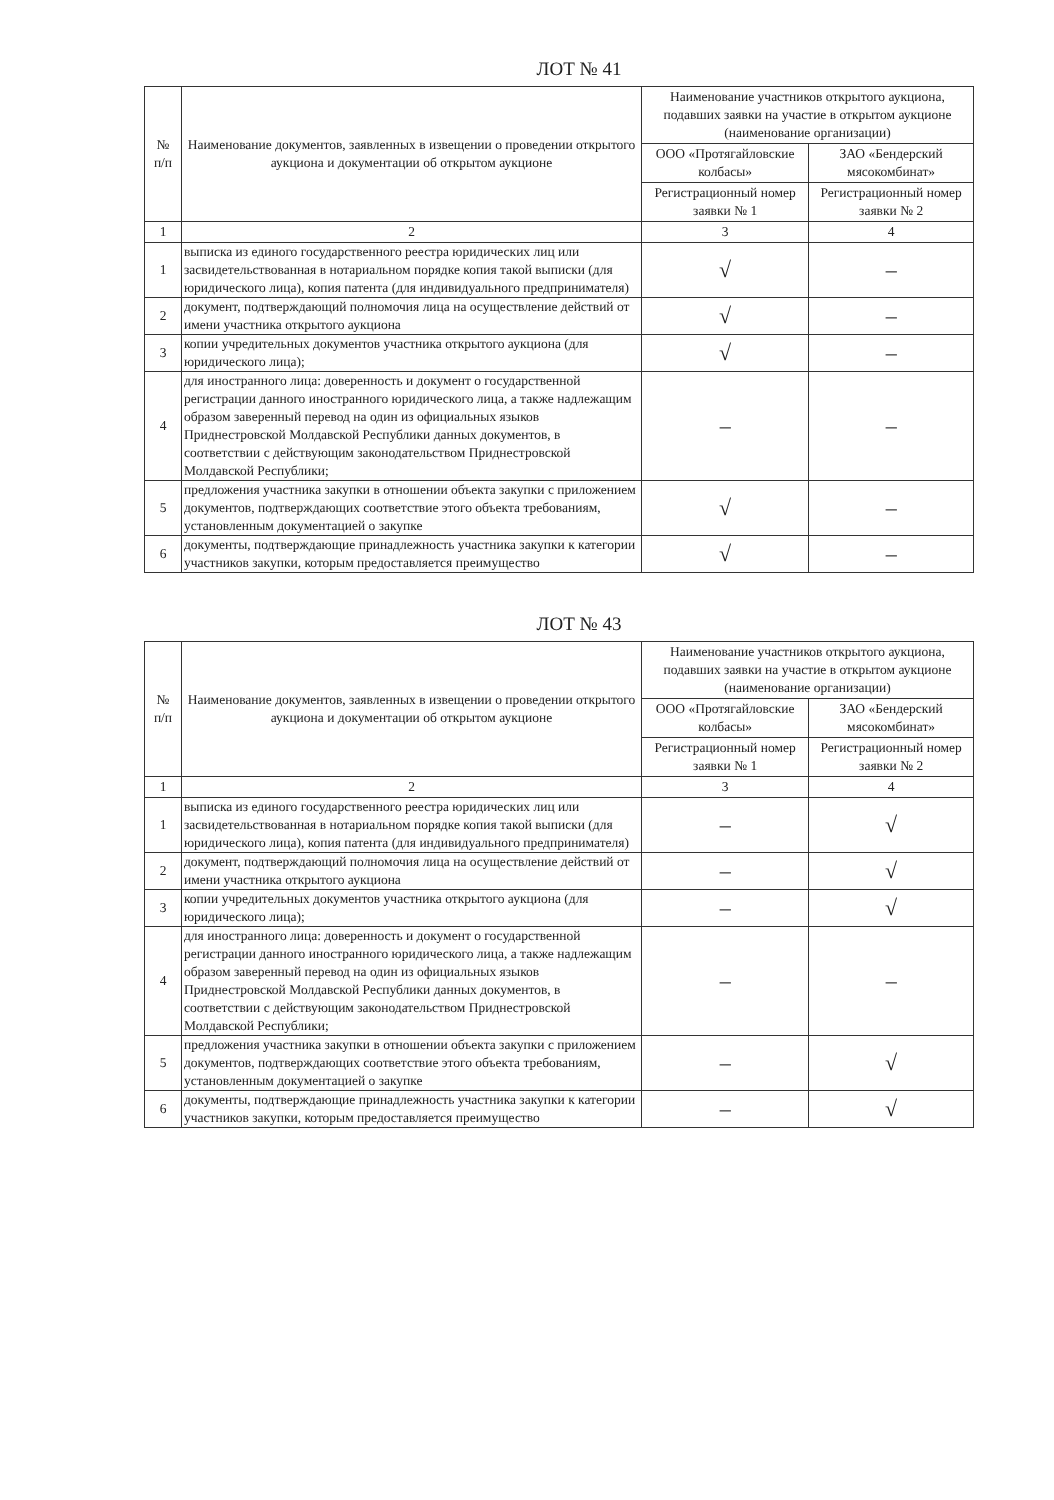ЛОТ № 41
| № п/п | Наименование документов, заявленных в извещении о проведении открытого аукциона и документации об открытом аукционе | Наименование участников открытого аукциона, подавших заявки на участие в открытом аукционе (наименование организации) | |
| --- | --- | --- | --- |
| | | ООО «Протягайловские колбасы» | ЗАО «Бендерский мясокомбинат» |
| | | Регистрационный номер заявки № 1 | Регистрационный номер заявки № 2 |
| 1 | 2 | 3 | 4 |
| 1 | выписка из единого государственного реестра юридических лиц или засвидетельствованная в нотариальном порядке копия такой выписки (для юридического лица), копия патента (для индивидуального предпринимателя) | √ | – |
| 2 | документ, подтверждающий полномочия лица на осуществление действий от имени участника открытого аукциона | √ | – |
| 3 | копии учредительных документов участника открытого аукциона (для юридического лица); | √ | – |
| 4 | для иностранного лица: доверенность и документ о государственной регистрации данного иностранного юридического лица, а также надлежащим образом заверенный перевод на один из официальных языков Приднестровской Молдавской Республики данных документов, в соответствии с действующим законодательством Приднестровской Молдавской Республики; | – | – |
| 5 | предложения участника закупки в отношении объекта закупки с приложением документов, подтверждающих соответствие этого объекта требованиям, установленным документацией о закупке | √ | – |
| 6 | документы, подтверждающие принадлежность участника закупки к категории участников закупки, которым предоставляется преимущество | √ | – |
ЛОТ № 43
| № п/п | Наименование документов, заявленных в извещении о проведении открытого аукциона и документации об открытом аукционе | Наименование участников открытого аукциона, подавших заявки на участие в открытом аукционе (наименование организации) | |
| --- | --- | --- | --- |
| | | ООО «Протягайловские колбасы» | ЗАО «Бендерский мясокомбинат» |
| | | Регистрационный номер заявки № 1 | Регистрационный номер заявки № 2 |
| 1 | 2 | 3 | 4 |
| 1 | выписка из единого государственного реестра юридических лиц или засвидетельствованная в нотариальном порядке копия такой выписки (для юридического лица), копия патента (для индивидуального предпринимателя) | – | √ |
| 2 | документ, подтверждающий полномочия лица на осуществление действий от имени участника открытого аукциона | – | √ |
| 3 | копии учредительных документов участника открытого аукциона (для юридического лица); | – | √ |
| 4 | для иностранного лица: доверенность и документ о государственной регистрации данного иностранного юридического лица, а также надлежащим образом заверенный перевод на один из официальных языков Приднестровской Молдавской Республики данных документов, в соответствии с действующим законодательством Приднестровской Молдавской Республики; | – | – |
| 5 | предложения участника закупки в отношении объекта закупки с приложением документов, подтверждающих соответствие этого объекта требованиям, установленным документацией о закупке | – | √ |
| 6 | документы, подтверждающие принадлежность участника закупки к категории участников закупки, которым предоставляется преимущество | – | √ |